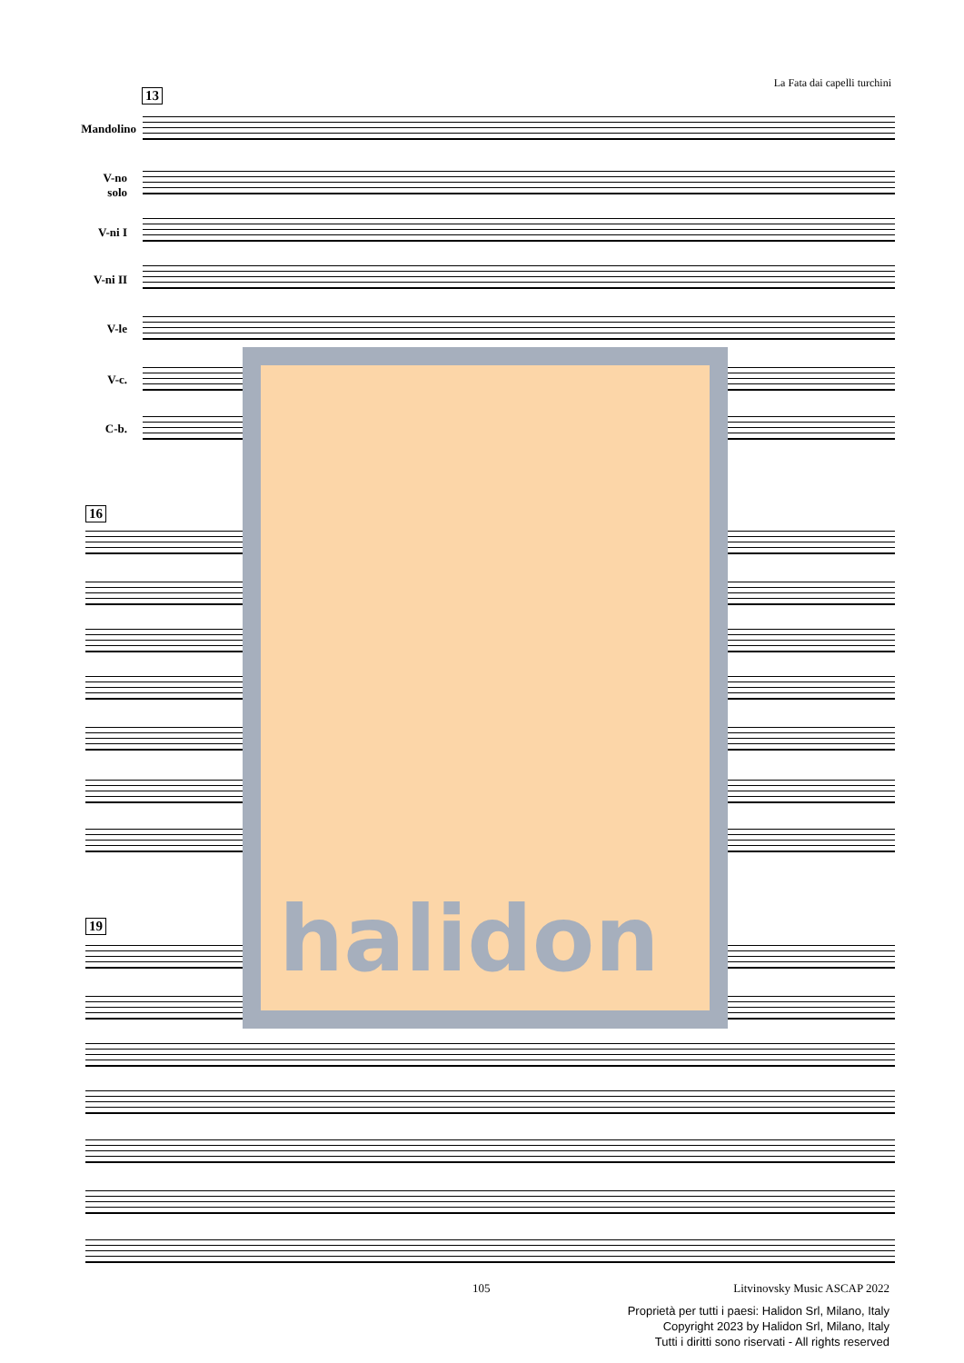La Fata dai capelli turchini
13
Mandolino
V-no
solo
V-ni I
V-ni II
V-le
V-c.
C-b.
16
19
halidon
105 Litvinovsky Music ASCAP 2022
Proprietà per tutti i paesi: Halidon Srl, Milano, Italy
Copyright 2023 by Halidon Srl, Milano, Italy
Tutti i diritti sono riservati - All rights reserved